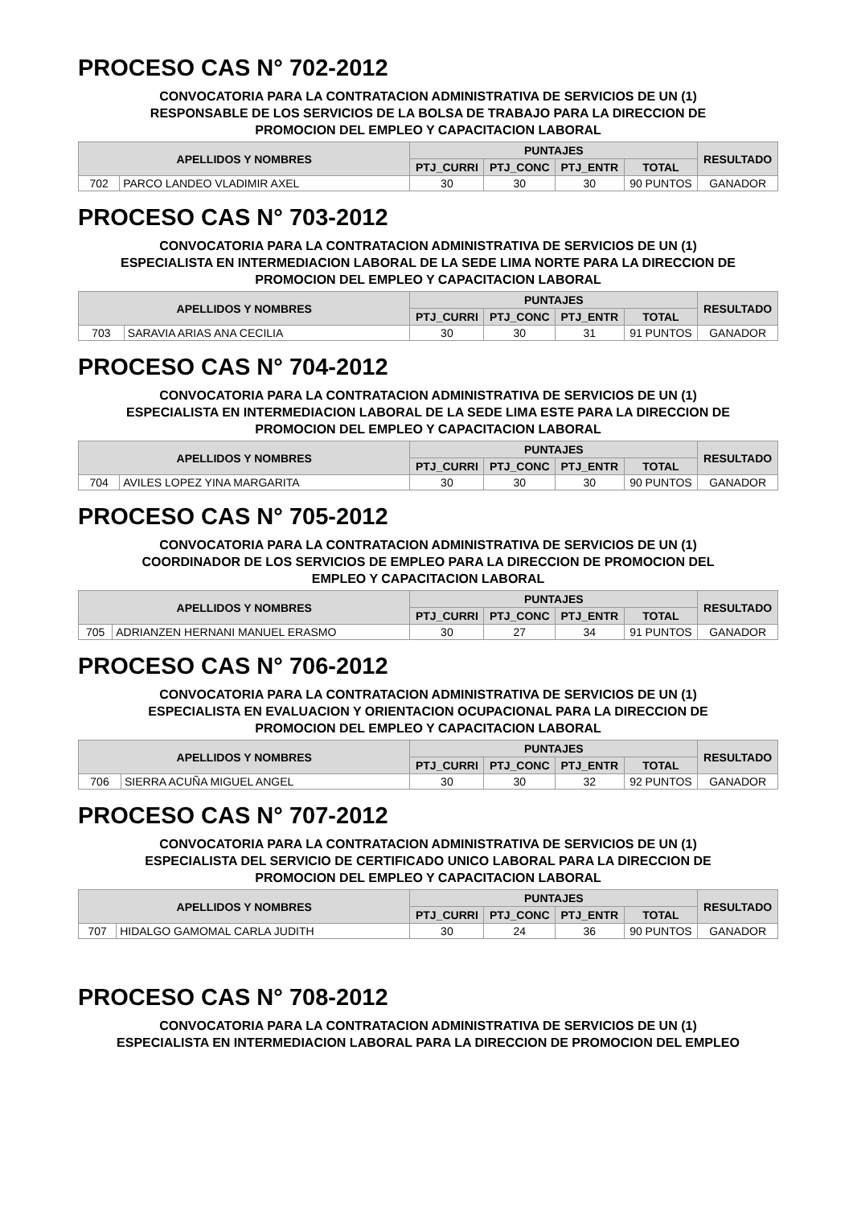PROCESO CAS N° 702-2012
CONVOCATORIA PARA LA CONTRATACION ADMINISTRATIVA DE SERVICIOS DE UN (1)
RESPONSABLE DE LOS SERVICIOS DE LA BOLSA DE TRABAJO PARA LA DIRECCION DE
PROMOCION DEL EMPLEO Y CAPACITACION LABORAL
| APELLIDOS Y NOMBRES | | PUNTAJES | | | | RESULTADO |
| --- | --- | --- | --- | --- | --- | --- |
| | | PTJ_CURRI | PTJ_CONC | PTJ_ENTR | TOTAL | |
| 702 | PARCO LANDEO VLADIMIR AXEL | 30 | 30 | 30 | 90 PUNTOS | GANADOR |
PROCESO CAS N° 703-2012
CONVOCATORIA PARA LA CONTRATACION ADMINISTRATIVA DE SERVICIOS DE UN (1)
ESPECIALISTA EN INTERMEDIACION LABORAL DE LA SEDE LIMA NORTE PARA LA DIRECCION DE
PROMOCION DEL EMPLEO Y CAPACITACION LABORAL
| APELLIDOS Y NOMBRES | | PUNTAJES | | | | RESULTADO |
| --- | --- | --- | --- | --- | --- | --- |
| | | PTJ_CURRI | PTJ_CONC | PTJ_ENTR | TOTAL | |
| 703 | SARAVIA ARIAS ANA CECILIA | 30 | 30 | 31 | 91 PUNTOS | GANADOR |
PROCESO CAS N° 704-2012
CONVOCATORIA PARA LA CONTRATACION ADMINISTRATIVA DE SERVICIOS DE UN (1)
ESPECIALISTA EN INTERMEDIACION LABORAL DE LA SEDE LIMA ESTE PARA LA DIRECCION DE
PROMOCION DEL EMPLEO Y CAPACITACION LABORAL
| APELLIDOS Y NOMBRES | | PUNTAJES | | | | RESULTADO |
| --- | --- | --- | --- | --- | --- | --- |
| | | PTJ_CURRI | PTJ_CONC | PTJ_ENTR | TOTAL | |
| 704 | AVILES LOPEZ YINA MARGARITA | 30 | 30 | 30 | 90 PUNTOS | GANADOR |
PROCESO CAS N° 705-2012
CONVOCATORIA PARA LA CONTRATACION ADMINISTRATIVA DE SERVICIOS DE UN (1)
COORDINADOR DE LOS SERVICIOS DE EMPLEO PARA LA DIRECCION DE PROMOCION DEL
EMPLEO Y CAPACITACION LABORAL
| APELLIDOS Y NOMBRES | | PUNTAJES | | | | RESULTADO |
| --- | --- | --- | --- | --- | --- | --- |
| | | PTJ_CURRI | PTJ_CONC | PTJ_ENTR | TOTAL | |
| 705 | ADRIANZEN HERNANI MANUEL ERASMO | 30 | 27 | 34 | 91 PUNTOS | GANADOR |
PROCESO CAS N° 706-2012
CONVOCATORIA PARA LA CONTRATACION ADMINISTRATIVA DE SERVICIOS DE UN (1)
ESPECIALISTA EN EVALUACION Y ORIENTACION OCUPACIONAL PARA LA DIRECCION DE
PROMOCION DEL EMPLEO Y CAPACITACION LABORAL
| APELLIDOS Y NOMBRES | | PUNTAJES | | | | RESULTADO |
| --- | --- | --- | --- | --- | --- | --- |
| | | PTJ_CURRI | PTJ_CONC | PTJ_ENTR | TOTAL | |
| 706 | SIERRA ACUÑA MIGUEL ANGEL | 30 | 30 | 32 | 92 PUNTOS | GANADOR |
PROCESO CAS N° 707-2012
CONVOCATORIA PARA LA CONTRATACION ADMINISTRATIVA DE SERVICIOS DE UN (1)
ESPECIALISTA DEL SERVICIO DE CERTIFICADO UNICO LABORAL PARA LA DIRECCION DE
PROMOCION DEL EMPLEO Y CAPACITACION LABORAL
| APELLIDOS Y NOMBRES | | PUNTAJES | | | | RESULTADO |
| --- | --- | --- | --- | --- | --- | --- |
| | | PTJ_CURRI | PTJ_CONC | PTJ_ENTR | TOTAL | |
| 707 | HIDALGO GAMOMAL CARLA JUDITH | 30 | 24 | 36 | 90 PUNTOS | GANADOR |
PROCESO CAS N° 708-2012
CONVOCATORIA PARA LA CONTRATACION ADMINISTRATIVA DE SERVICIOS DE UN (1)
ESPECIALISTA EN INTERMEDIACION LABORAL PARA LA DIRECCION DE PROMOCION DEL EMPLEO